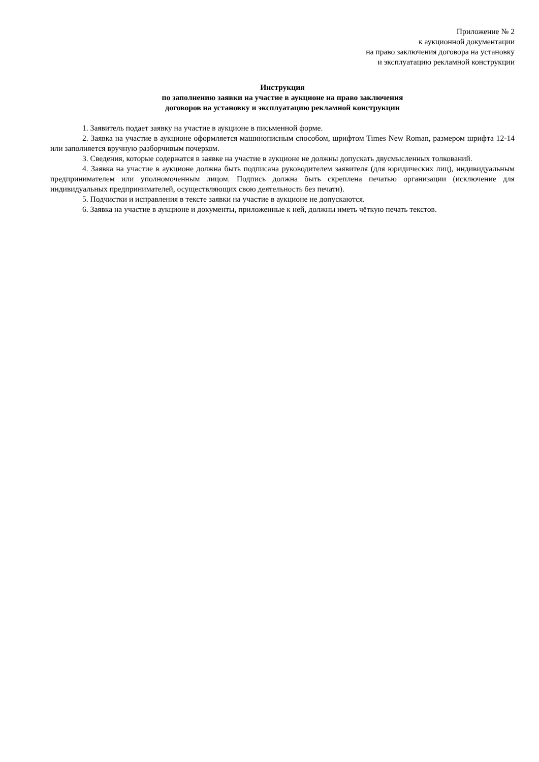Приложение № 2
к аукционной документации
на право заключения договора на установку
и эксплуатацию рекламной конструкции
Инструкция
по заполнению заявки на участие в аукционе на право заключения
договоров на установку и эксплуатацию рекламной конструкции
1. Заявитель подает заявку на участие в аукционе в письменной форме.
2. Заявка на участие в аукционе оформляется машинописным способом, шрифтом Times New Roman, размером шрифта 12-14 или заполняется вручную разборчивым почерком.
3. Сведения, которые содержатся в заявке на участие в аукционе не должны допускать двусмысленных толкований.
4. Заявка на участие в аукционе должна быть подписана руководителем заявителя (для юридических лиц), индивидуальным предпринимателем или уполномоченным лицом. Подпись должна быть скреплена печатью организации (исключение для индивидуальных предпринимателей, осуществляющих свою деятельность без печати).
5. Подчистки и исправления в тексте заявки на участие в аукционе не допускаются.
6. Заявка на участие в аукционе и документы, приложенные к ней, должны иметь чёткую печать текстов.